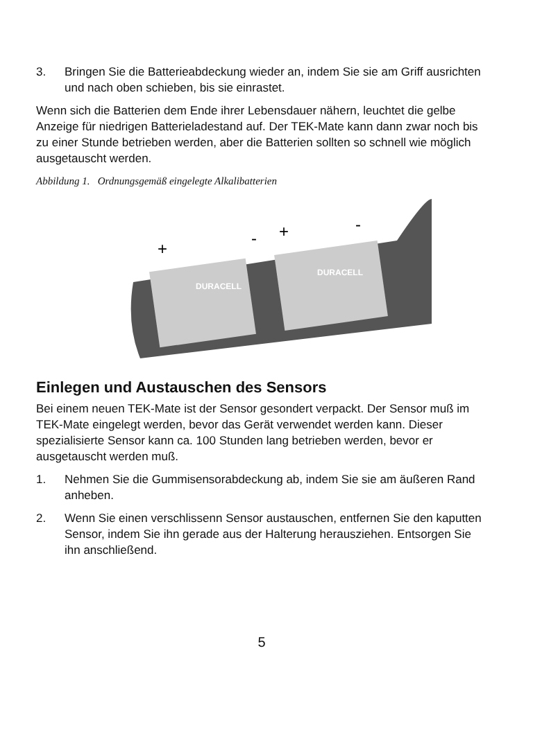3. Bringen Sie die Batterieabdeckung wieder an, indem Sie sie am Griff ausrichten und nach oben schieben, bis sie einrastet.
Wenn sich die Batterien dem Ende ihrer Lebensdauer nähern, leuchtet die gelbe Anzeige für niedrigen Batterieladestand auf. Der TEK-Mate kann dann zwar noch bis zu einer Stunde betrieben werden, aber die Batterien sollten so schnell wie möglich ausgetauscht werden.
Abbildung 1. Ordnungsgemäß eingelegte Alkalibatterien
+
-
+
-
DURACELL
DURACELL
Einlegen und Austauschen des Sensors
Bei einem neuen TEK-Mate ist der Sensor gesondert verpackt. Der Sensor muß im TEK-Mate eingelegt werden, bevor das Gerät verwendet werden kann. Dieser spezialisierte Sensor kann ca. 100 Stunden lang betrieben werden, bevor er ausgetauscht werden muß.
1. Nehmen Sie die Gummisensorabdeckung ab, indem Sie sie am äußeren Rand anheben.
2. Wenn Sie einen verschlissenn Sensor austauschen, entfernen Sie den kaputten Sensor, indem Sie ihn gerade aus der Halterung herausziehen. Entsorgen Sie ihn anschließend.
5